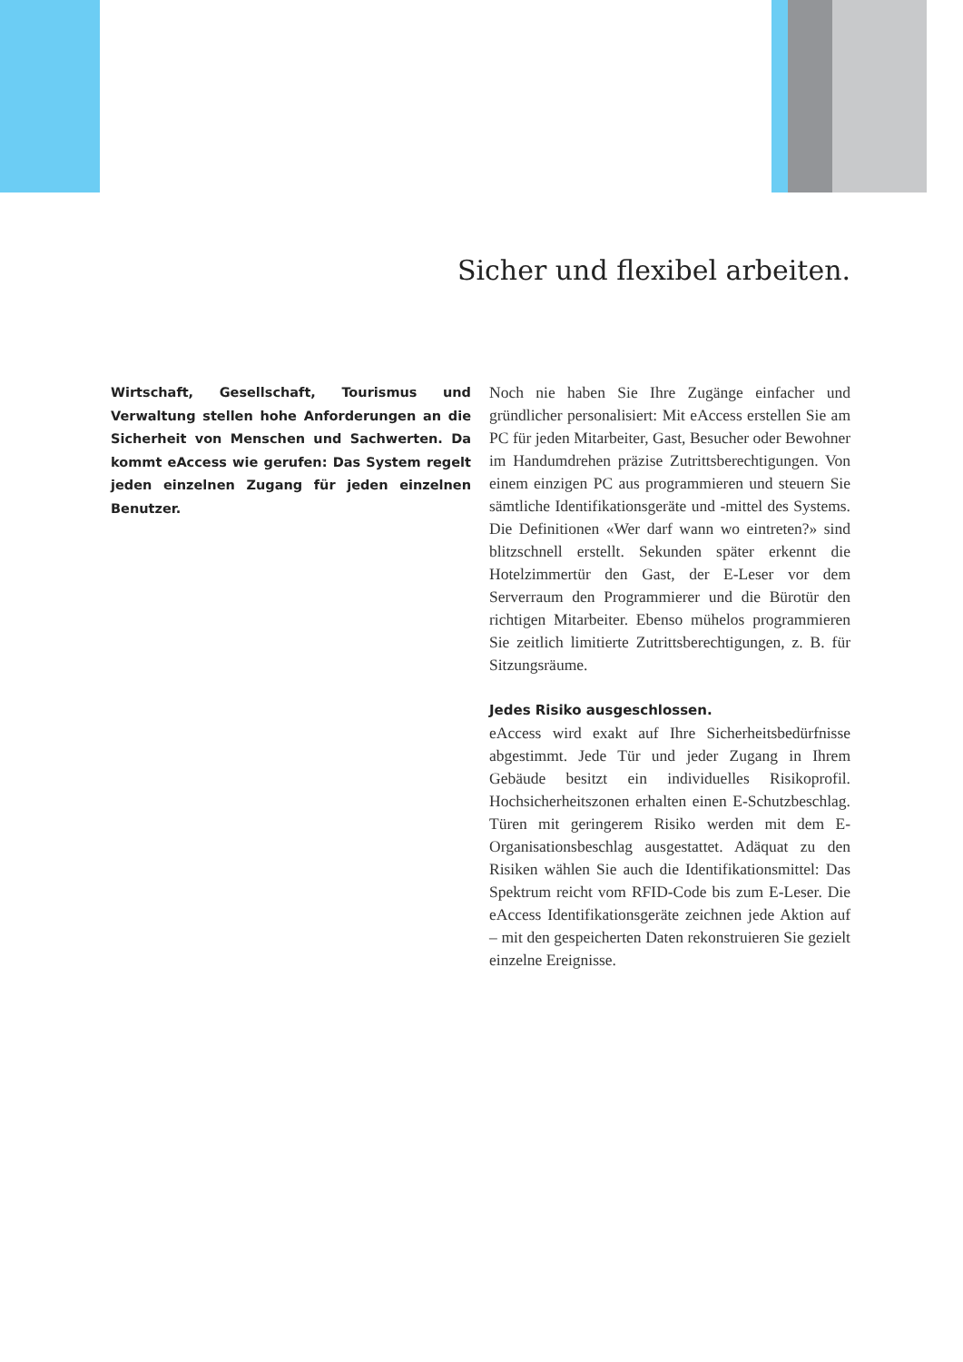Sicher und flexibel arbeiten.
Wirtschaft, Gesellschaft, Tourismus und Verwaltung stellen hohe Anforderungen an die Sicherheit von Menschen und Sachwerten. Da kommt eAccess wie gerufen: Das System regelt jeden einzelnen Zugang für jeden einzelnen Benutzer.
Noch nie haben Sie Ihre Zugänge einfacher und gründlicher personalisiert: Mit eAccess erstellen Sie am PC für jeden Mitarbeiter, Gast, Besucher oder Bewohner im Handumdrehen präzise Zutrittsberechtigungen. Von einem einzigen PC aus programmieren und steuern Sie sämtliche Identifikationsgeräte und -mittel des Systems. Die Definitionen «Wer darf wann wo eintreten?» sind blitzschnell erstellt. Sekunden später erkennt die Hotelzimmertür den Gast, der E-Leser vor dem Serverraum den Programmierer und die Bürotür den richtigen Mitarbeiter. Ebenso mühelos programmieren Sie zeitlich limitierte Zutrittsberechtigungen, z. B. für Sitzungsräume.
Jedes Risiko ausgeschlossen.
eAccess wird exakt auf Ihre Sicherheitsbedürfnisse abgestimmt. Jede Tür und jeder Zugang in Ihrem Gebäude besitzt ein individuelles Risikoprofil. Hochsicherheitszonen erhalten einen E-Schutzbeschlag. Türen mit geringerem Risiko werden mit dem E-Organisationsbeschlag ausgestattet. Adäquat zu den Risiken wählen Sie auch die Identifikationsmittel: Das Spektrum reicht vom RFID-Code bis zum E-Leser. Die eAccess Identifikationsgeräte zeichnen jede Aktion auf – mit den gespeicherten Daten rekonstruieren Sie gezielt einzelne Ereignisse.